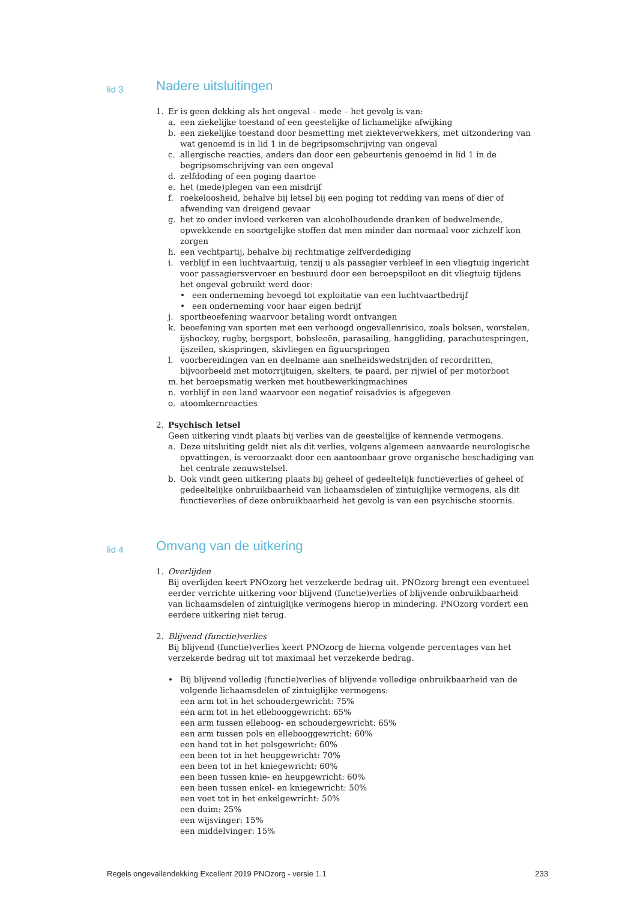lid 3
Nadere uitsluitingen
1. Er is geen dekking als het ongeval – mede – het gevolg is van:
a. een ziekelijke toestand of een geestelijke of lichamelijke afwijking
b. een ziekelijke toestand door besmetting met ziekteverwekkers, met uitzondering van wat genoemd is in lid 1 in de begripsomschrijving van ongeval
c. allergische reacties, anders dan door een gebeurtenis genoemd in lid 1 in de begripsomschrijving van een ongeval
d. zelfdoding of een poging daartoe
e. het (mede)plegen van een misdrijf
f. roekeloosheid, behalve bij letsel bij een poging tot redding van mens of dier of afwending van dreigend gevaar
g. het zo onder invloed verkeren van alcoholhoudende dranken of bedwelmende, opwekkende en soortgelijke stoffen dat men minder dan normaal voor zichzelf kon zorgen
h. een vechtpartij, behalve bij rechtmatige zelfverdediging
i. verblijf in een luchtvaartuig, tenzij u als passagier verbleef in een vliegtuig ingericht voor passagiersvervoer en bestuurd door een beroepspiloot en dit vliegtuig tijdens het ongeval gebruikt werd door:
• een onderneming bevoegd tot exploitatie van een luchtvaartbedrijf
• een onderneming voor haar eigen bedrijf
j. sportbeoefening waarvoor betaling wordt ontvangen
k. beoefening van sporten met een verhoogd ongevallenrisico, zoals boksen, worstelen, ijshockey, rugby, bergsport, bobsleeën, parasailing, hanggliding, parachutespringen, ijszeilen, skispringen, skivliegen en figuurspringen
l. voorbereidingen van en deelname aan snelheidswedstrijden of recordritten, bijvoorbeeld met motorrijtuigen, skelters, te paard, per rijwiel of per motorboot
m. het beroepsmatig werken met houtbewerkingmachines
n. verblijf in een land waarvoor een negatief reisadvies is afgegeven
o. atoomkernreacties
2. Psychisch letsel
Geen uitkering vindt plaats bij verlies van de geestelijke of kennende vermogens.
a. Deze uitsluiting geldt niet als dit verlies, volgens algemeen aanvaarde neurologische opvattingen, is veroorzaakt door een aantoonbaar grove organische beschadiging van het centrale zenuwstelsel.
b. Ook vindt geen uitkering plaats bij geheel of gedeeltelijk functieverlies of geheel of gedeeltelijke onbruikbaarheid van lichaamsdelen of zintuiglijke vermogens, als dit functieverlies of deze onbruikbaarheid het gevolg is van een psychische stoornis.
lid 4
Omvang van de uitkering
1. Overlijden
Bij overlijden keert PNOzorg het verzekerde bedrag uit. PNOzorg brengt een eventueel eerder verrichte uitkering voor blijvend (functie)verlies of blijvende onbruikbaarheid van lichaamsdelen of zintuiglijke vermogens hierop in mindering. PNOzorg vordert een eerdere uitkering niet terug.
2. Blijvend (functie)verlies
Bij blijvend (functie)verlies keert PNOzorg de hierna volgende percentages van het verzekerde bedrag uit tot maximaal het verzekerde bedrag.
• Bij blijvend volledig (functie)verlies of blijvende volledige onbruikbaarheid van de volgende lichaamsdelen of zintuiglijke vermogens:
een arm tot in het schoudergewricht: 75%
een arm tot in het ellebooggewricht: 65%
een arm tussen elleboog- en schoudergewricht: 65%
een arm tussen pols en ellebooggewricht: 60%
een hand tot in het polsgewricht: 60%
een been tot in het heupgewricht: 70%
een been tot in het kniegewricht: 60%
een been tussen knie- en heupgewricht: 60%
een been tussen enkel- en kniegewricht: 50%
een voet tot in het enkelgewricht: 50%
een duim: 25%
een wijsvinger: 15%
een middelvinger: 15%
Regels ongevallendekking Excellent 2019 PNOzorg - versie 1.1 233